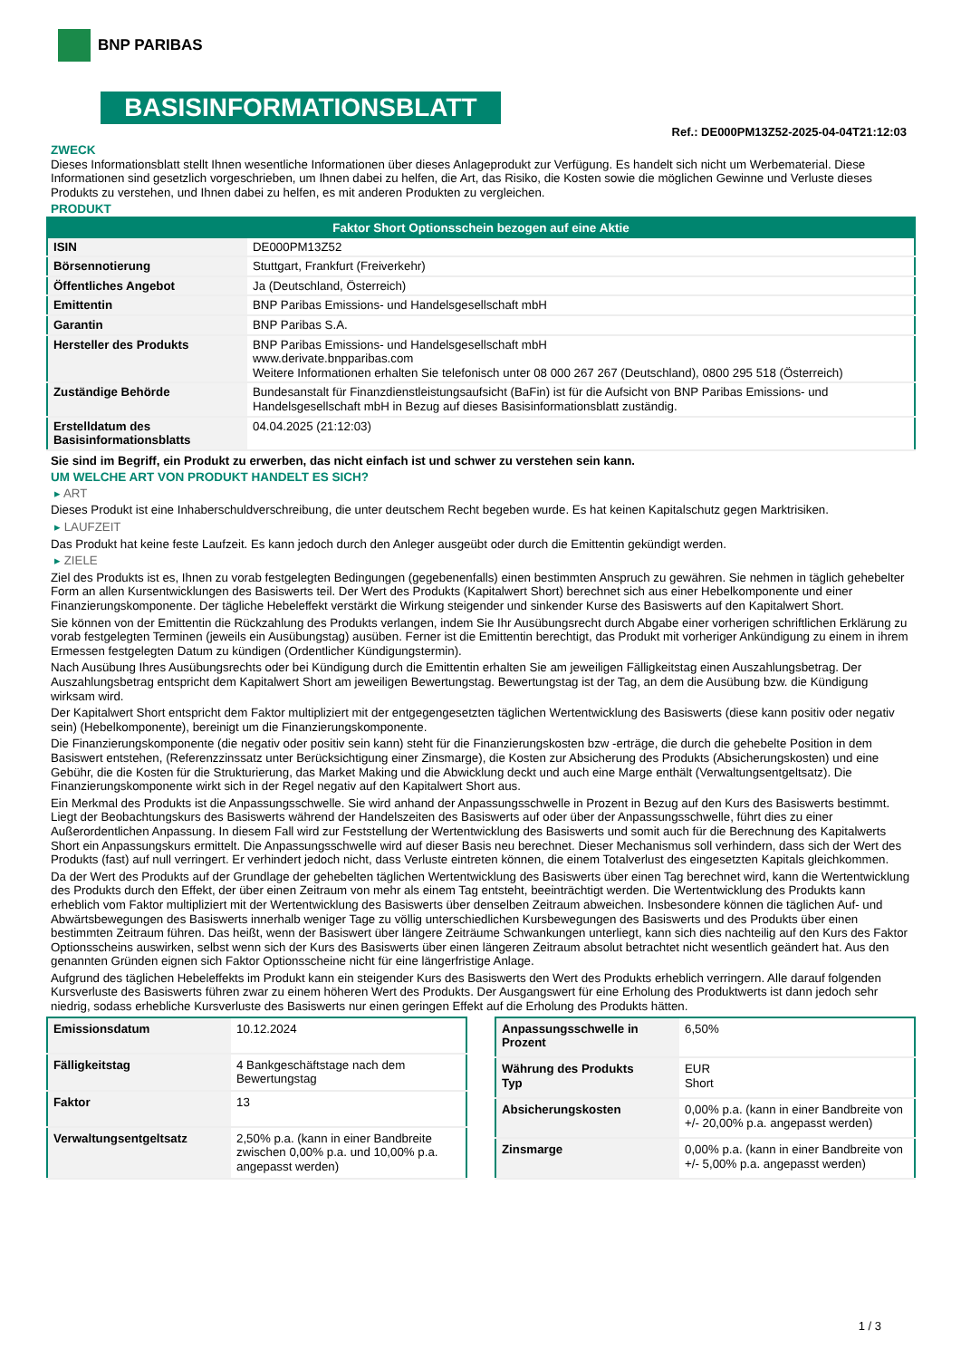BNP PARIBAS
BASISINFORMATIONSBLATT
Ref.: DE000PM13Z52-2025-04-04T21:12:03
ZWECK
Dieses Informationsblatt stellt Ihnen wesentliche Informationen über dieses Anlageprodukt zur Verfügung. Es handelt sich nicht um Werbematerial. Diese Informationen sind gesetzlich vorgeschrieben, um Ihnen dabei zu helfen, die Art, das Risiko, die Kosten sowie die möglichen Gewinne und Verluste dieses Produkts zu verstehen, und Ihnen dabei zu helfen, es mit anderen Produkten zu vergleichen.
PRODUKT
| Faktor Short Optionsschein bezogen auf eine Aktie | |
| --- | --- |
| ISIN | DE000PM13Z52 |
| Börsennotierung | Stuttgart, Frankfurt (Freiverkehr) |
| Öffentliches Angebot | Ja (Deutschland, Österreich) |
| Emittentin | BNP Paribas Emissions- und Handelsgesellschaft mbH |
| Garantin | BNP Paribas S.A. |
| Hersteller des Produkts | BNP Paribas Emissions- und Handelsgesellschaft mbH www.derivate.bnpparibas.com Weitere Informationen erhalten Sie telefonisch unter 08 000 267 267 (Deutschland), 0800 295 518 (Österreich) |
| Zuständige Behörde | Bundesanstalt für Finanzdienstleistungsaufsicht (BaFin) ist für die Aufsicht von BNP Paribas Emissions- und Handelsgesellschaft mbH in Bezug auf dieses Basisinformationsblatt zuständig. |
| Erstelldatum des Basisinformationsblatts | 04.04.2025 (21:12:03) |
Sie sind im Begriff, ein Produkt zu erwerben, das nicht einfach ist und schwer zu verstehen sein kann.
UM WELCHE ART VON PRODUKT HANDELT ES SICH?
▸ ART
Dieses Produkt ist eine Inhaberschuldverschreibung, die unter deutschem Recht begeben wurde. Es hat keinen Kapitalschutz gegen Marktrisiken.
▸ LAUFZEIT
Das Produkt hat keine feste Laufzeit. Es kann jedoch durch den Anleger ausgeübt oder durch die Emittentin gekündigt werden.
▸ ZIELE
Ziel des Produkts ist es, Ihnen zu vorab festgelegten Bedingungen (gegebenenfalls) einen bestimmten Anspruch zu gewähren. Sie nehmen in täglich gehebelter Form an allen Kursentwicklungen des Basiswerts teil. Der Wert des Produkts (Kapitalwert Short) berechnet sich aus einer Hebelkomponente und einer Finanzierungskomponente. Der tägliche Hebeleffekt verstärkt die Wirkung steigender und sinkender Kurse des Basiswerts auf den Kapitalwert Short.
Sie können von der Emittentin die Rückzahlung des Produkts verlangen, indem Sie Ihr Ausübungsrecht durch Abgabe einer vorherigen schriftlichen Erklärung zu vorab festgelegten Terminen (jeweils ein Ausübungstag) ausüben. Ferner ist die Emittentin berechtigt, das Produkt mit vorheriger Ankündigung zu einem in ihrem Ermessen festgelegten Datum zu kündigen (Ordentlicher Kündigungstermin).
Nach Ausübung Ihres Ausübungsrechts oder bei Kündigung durch die Emittentin erhalten Sie am jeweiligen Fälligkeitstag einen Auszahlungsbetrag. Der Auszahlungsbetrag entspricht dem Kapitalwert Short am jeweiligen Bewertungstag. Bewertungstag ist der Tag, an dem die Ausübung bzw. die Kündigung wirksam wird.
Der Kapitalwert Short entspricht dem Faktor multipliziert mit der entgegengesetzten täglichen Wertentwicklung des Basiswerts (diese kann positiv oder negativ sein) (Hebelkomponente), bereinigt um die Finanzierungskomponente.
Die Finanzierungskomponente (die negativ oder positiv sein kann) steht für die Finanzierungskosten bzw -erträge, die durch die gehebelte Position in dem Basiswert entstehen, (Referenzzinssatz unter Berücksichtigung einer Zinsmarge), die Kosten zur Absicherung des Produkts (Absicherungskosten) und eine Gebühr, die die Kosten für die Strukturierung, das Market Making und die Abwicklung deckt und auch eine Marge enthält (Verwaltungsentgeltsatz). Die Finanzierungskomponente wirkt sich in der Regel negativ auf den Kapitalwert Short aus.
Ein Merkmal des Produkts ist die Anpassungsschwelle. Sie wird anhand der Anpassungsschwelle in Prozent in Bezug auf den Kurs des Basiswerts bestimmt. Liegt der Beobachtungskurs des Basiswerts während der Handelszeiten des Basiswerts auf oder über der Anpassungsschwelle, führt dies zu einer Außerordentlichen Anpassung. In diesem Fall wird zur Feststellung der Wertentwicklung des Basiswerts und somit auch für die Berechnung des Kapitalwerts Short ein Anpassungskurs ermittelt. Die Anpassungsschwelle wird auf dieser Basis neu berechnet. Dieser Mechanismus soll verhindern, dass sich der Wert des Produkts (fast) auf null verringert. Er verhindert jedoch nicht, dass Verluste eintreten können, die einem Totalverlust des eingesetzten Kapitals gleichkommen.
Da der Wert des Produkts auf der Grundlage der gehebelten täglichen Wertentwicklung des Basiswerts über einen Tag berechnet wird, kann die Wertentwicklung des Produkts durch den Effekt, der über einen Zeitraum von mehr als einem Tag entsteht, beeinträchtigt werden. Die Wertentwicklung des Produkts kann erheblich vom Faktor multipliziert mit der Wertentwicklung des Basiswerts über denselben Zeitraum abweichen. Insbesondere können die täglichen Auf- und Abwärtsbewegungen des Basiswerts innerhalb weniger Tage zu völlig unterschiedlichen Kursbewegungen des Basiswerts und des Produkts über einen bestimmten Zeitraum führen. Das heißt, wenn der Basiswert über längere Zeiträume Schwankungen unterliegt, kann sich dies nachteilig auf den Kurs des Faktor Optionsscheins auswirken, selbst wenn sich der Kurs des Basiswerts über einen längeren Zeitraum absolut betrachtet nicht wesentlich geändert hat. Aus den genannten Gründen eignen sich Faktor Optionsscheine nicht für eine längerfristige Anlage.
Aufgrund des täglichen Hebeleffekts im Produkt kann ein steigender Kurs des Basiswerts den Wert des Produkts erheblich verringern. Alle darauf folgenden Kursverluste des Basiswerts führen zwar zu einem höheren Wert des Produkts. Der Ausgangswert für eine Erholung des Produktwerts ist dann jedoch sehr niedrig, sodass erhebliche Kursverluste des Basiswerts nur einen geringen Effekt auf die Erholung des Produkts hätten.
| Emissionsdatum | 10.12.2024 |
| Fälligkeitstag | 4 Bankgeschäftstage nach dem Bewertungstag |
| Faktor | 13 |
| Verwaltungsentgeltsatz | 2,50% p.a. (kann in einer Bandbreite zwischen 0,00% p.a. und 10,00% p.a. angepasst werden) |
| Anpassungsschwelle in Prozent | 6,50% |
| Währung des Produkts Typ | EUR Short |
| Absicherungskosten | 0,00% p.a. (kann in einer Bandbreite von +/- 20,00% p.a. angepasst werden) |
| Zinsmarge | 0,00% p.a. (kann in einer Bandbreite von +/- 5,00% p.a. angepasst werden) |
1 / 3